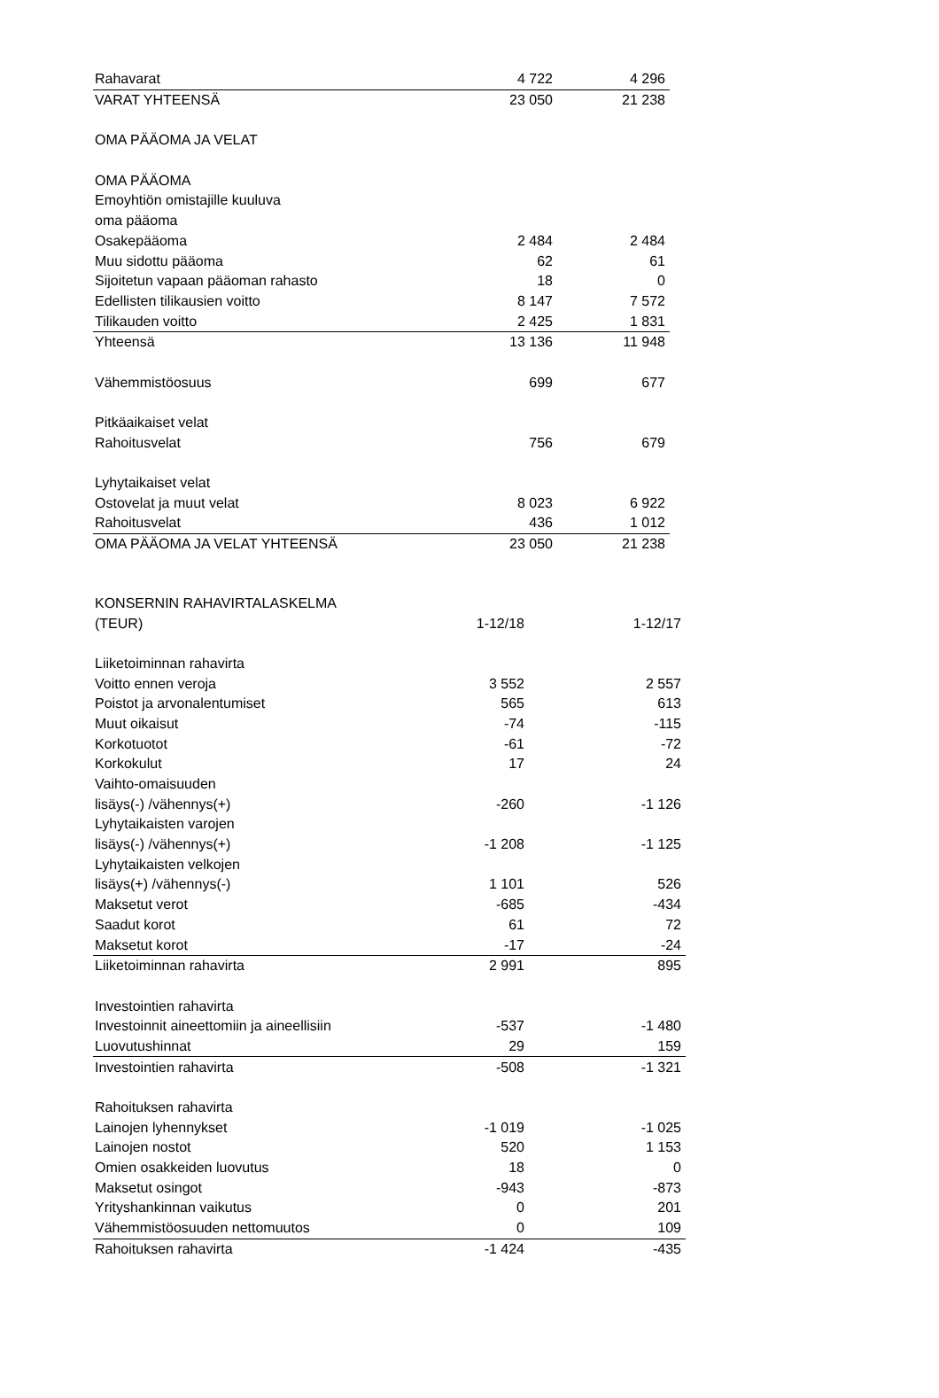| Rahavarat | 4 722 | 4 296 |
| VARAT YHTEENSÄ | 23 050 | 21 238 |
| OMA PÄÄOMA JA VELAT | | |
| OMA PÄÄOMA | | |
| Emoyhtiön omistajille kuuluva | | |
| oma pääoma | | |
| Osakepääoma | 2 484 | 2 484 |
| Muu sidottu pääoma | 62 | 61 |
| Sijoitetun vapaan pääoman rahasto | 18 | 0 |
| Edellisten tilikausien voitto | 8 147 | 7 572 |
| Tilikauden voitto | 2 425 | 1 831 |
| Yhteensä | 13 136 | 11 948 |
| Vähemmistöosuus | 699 | 677 |
| Pitkäaikaiset velat | | |
| Rahoitusvelat | 756 | 679 |
| Lyhytaikaiset velat | | |
| Ostovelat ja muut velat | 8 023 | 6 922 |
| Rahoitusvelat | 436 | 1 012 |
| OMA PÄÄOMA JA VELAT YHTEENSÄ | 23 050 | 21 238 |
| KONSERNIN RAHAVIRTALASKELMA | | |
| (TEUR) | 1-12/18 | 1-12/17 |
| Liiketoiminnan rahavirta | | |
| Voitto ennen veroja | 3 552 | 2 557 |
| Poistot ja arvonalentumiset | 565 | 613 |
| Muut oikaisut | -74 | -115 |
| Korkotuotot | -61 | -72 |
| Korkokulut | 17 | 24 |
| Vaihto-omaisuuden | | |
| lisäys(-) /vähennys(+) | -260 | -1 126 |
| Lyhytaikaisten varojen | | |
| lisäys(-) /vähennys(+) | -1 208 | -1 125 |
| Lyhytaikaisten velkojen | | |
| lisäys(+) /vähennys(-) | 1 101 | 526 |
| Maksetut verot | -685 | -434 |
| Saadut korot | 61 | 72 |
| Maksetut korot | -17 | -24 |
| Liiketoiminnan rahavirta | 2 991 | 895 |
| Investointien rahavirta | | |
| Investoinnit aineettomiin ja aineellisiin | -537 | -1 480 |
| Luovutushinnat | 29 | 159 |
| Investointien rahavirta | -508 | -1 321 |
| Rahoituksen rahavirta | | |
| Lainojen lyhennykset | -1 019 | -1 025 |
| Lainojen nostot | 520 | 1 153 |
| Omien osakkeiden luovutus | 18 | 0 |
| Maksetut osingot | -943 | -873 |
| Yrityshankinnan vaikutus | 0 | 201 |
| Vähemmistöosuuden nettomuutos | 0 | 109 |
| Rahoituksen rahavirta | -1 424 | -435 |